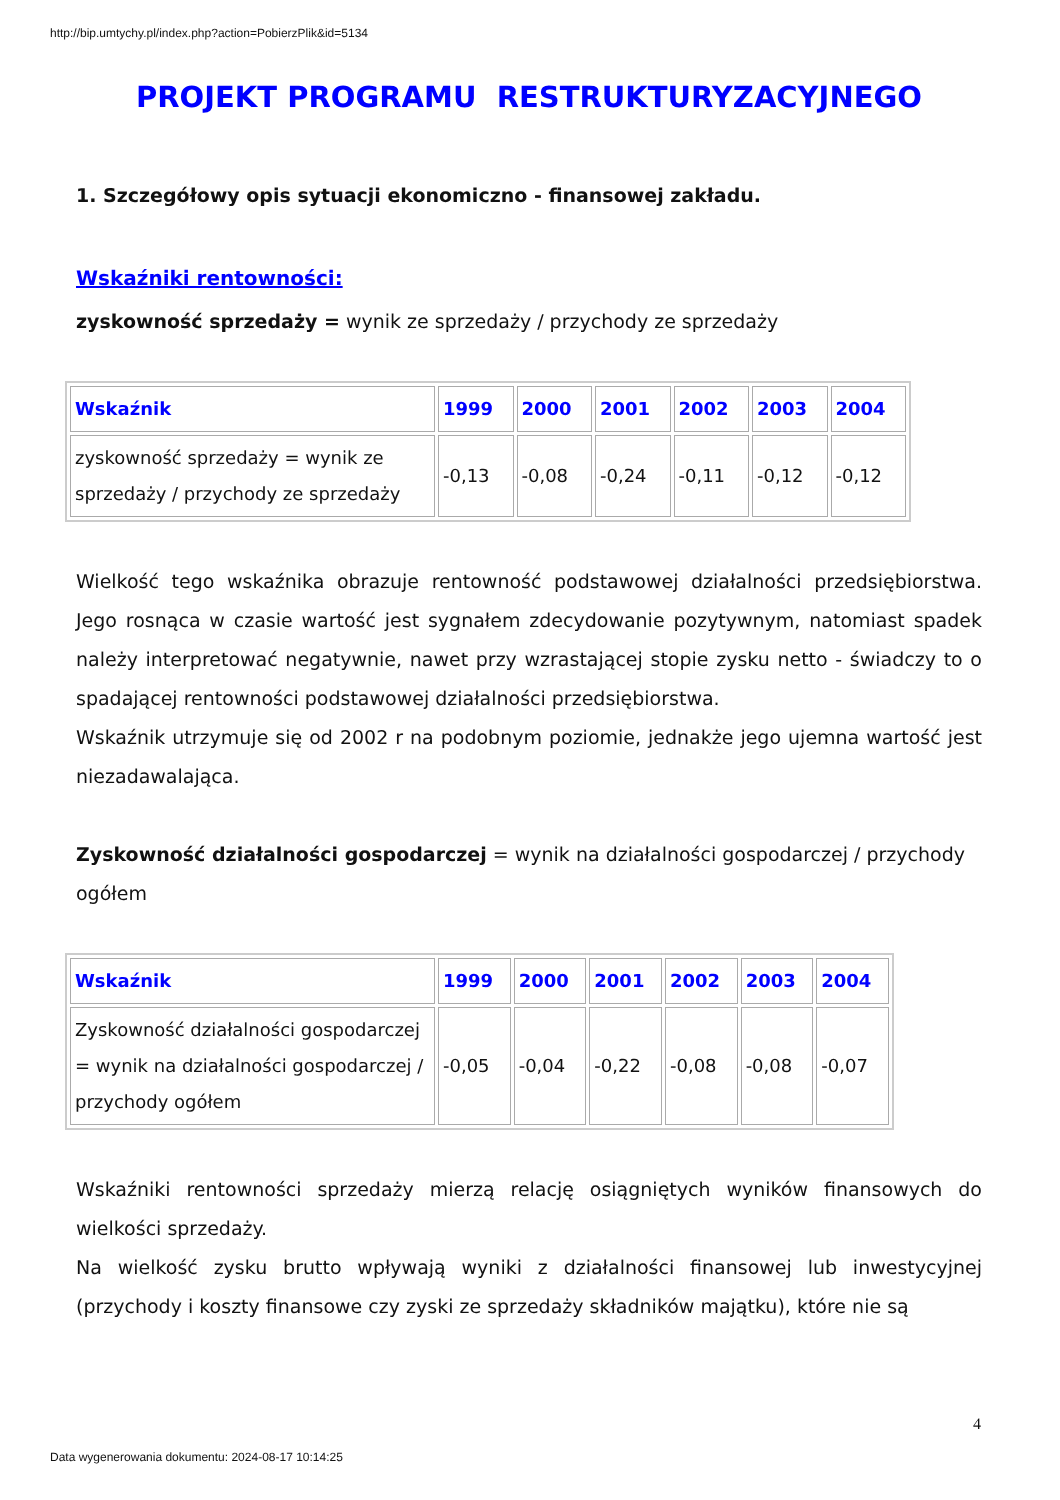http://bip.umtychy.pl/index.php?action=PobierzPlik&id=5134
PROJEKT PROGRAMU RESTRUKTURYZACYJNEGO
1. Szczegółowy opis sytuacji ekonomiczno - finansowej zakładu.
Wskaźniki rentowności:
zyskowność sprzedaży = wynik ze sprzedaży / przychody ze sprzedaży
| Wskaźnik | 1999 | 2000 | 2001 | 2002 | 2003 | 2004 |
| --- | --- | --- | --- | --- | --- | --- |
| zyskowność sprzedaży = wynik ze sprzedaży / przychody ze sprzedaży | -0,13 | -0,08 | -0,24 | -0,11 | -0,12 | -0,12 |
Wielkość tego wskaźnika obrazuje rentowność podstawowej działalności przedsiębiorstwa. Jego rosnąca w czasie wartość jest sygnałem zdecydowanie pozytywnym, natomiast spadek należy interpretować negatywnie, nawet przy wzrastającej stopie zysku netto - świadczy to o spadającej rentowności podstawowej działalności przedsiębiorstwa.
Wskaźnik utrzymuje się od 2002 r na podobnym poziomie, jednakże jego ujemna wartość jest niezadawalająca.
Zyskowność działalności gospodarczej = wynik na działalności gospodarczej / przychody ogółem
| Wskaźnik | 1999 | 2000 | 2001 | 2002 | 2003 | 2004 |
| --- | --- | --- | --- | --- | --- | --- |
| Zyskowność działalności gospodarczej = wynik na działalności gospodarczej / przychody ogółem | -0,05 | -0,04 | -0,22 | -0,08 | -0,08 | -0,07 |
Wskaźniki rentowności sprzedaży mierzą relację osiągniętych wyników finansowych do wielkości sprzedaży.
Na wielkość zysku brutto wpływają wyniki z działalności finansowej lub inwestycyjnej (przychody i koszty finansowe czy zyski ze sprzedaży składników majątku), które nie są
4
Data wygenerowania dokumentu: 2024-08-17 10:14:25